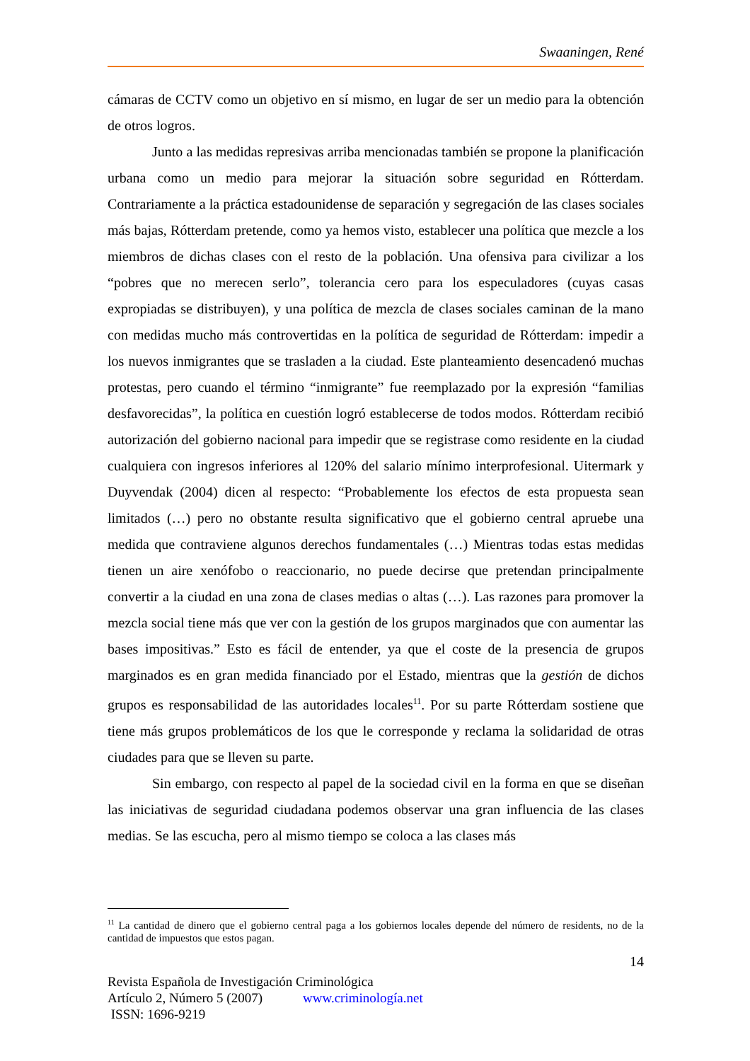Swaaningen, René
cámaras de CCTV como un objetivo en sí mismo, en lugar de ser un medio para la obtención de otros logros.
Junto a las medidas represivas arriba mencionadas también se propone la planificación urbana como un medio para mejorar la situación sobre seguridad en Rótterdam. Contrariamente a la práctica estadounidense de separación y segregación de las clases sociales más bajas, Rótterdam pretende, como ya hemos visto, establecer una política que mezcle a los miembros de dichas clases con el resto de la población. Una ofensiva para civilizar a los “pobres que no merecen serlo”, tolerancia cero para los especuladores (cuyas casas expropiadas se distribuyen), y una política de mezcla de clases sociales caminan de la mano con medidas mucho más controvertidas en la política de seguridad de Rótterdam: impedir a los nuevos inmigrantes que se trasladen a la ciudad. Este planteamiento desencadenó muchas protestas, pero cuando el término “inmigrante” fue reemplazado por la expresión “familias desfavorecidas”, la política en cuestión logró establecerse de todos modos. Rótterdam recibió autorización del gobierno nacional para impedir que se registrase como residente en la ciudad cualquiera con ingresos inferiores al 120% del salario mínimo interprofesional. Uitermark y Duyvendak (2004) dicen al respecto: “Probablemente los efectos de esta propuesta sean limitados (…) pero no obstante resulta significativo que el gobierno central apruebe una medida que contraviene algunos derechos fundamentales (…) Mientras todas estas medidas tienen un aire xenófobo o reaccionario, no puede decirse que pretendan principalmente convertir a la ciudad en una zona de clases medias o altas (…). Las razones para promover la mezcla social tiene más que ver con la gestión de los grupos marginados que con aumentar las bases impositivas.” Esto es fácil de entender, ya que el coste de la presencia de grupos marginados es en gran medida financiado por el Estado, mientras que la gestión de dichos grupos es responsabilidad de las autoridades locales<sup>11</sup>. Por su parte Rótterdam sostiene que tiene más grupos problemáticos de los que le corresponde y reclama la solidaridad de otras ciudades para que se lleven su parte.
Sin embargo, con respecto al papel de la sociedad civil en la forma en que se diseñan las iniciativas de seguridad ciudadana podemos observar una gran influencia de las clases medias. Se las escucha, pero al mismo tiempo se coloca a las clases más
<sup>11</sup> La cantidad de dinero que el gobierno central paga a los gobiernos locales depende del número de residents, no de la cantidad de impuestos que estos pagan.
14
Revista Española de Investigación Criminológica
Artículo 2, Número 5 (2007) www.criminología.net
ISSN: 1696-9219